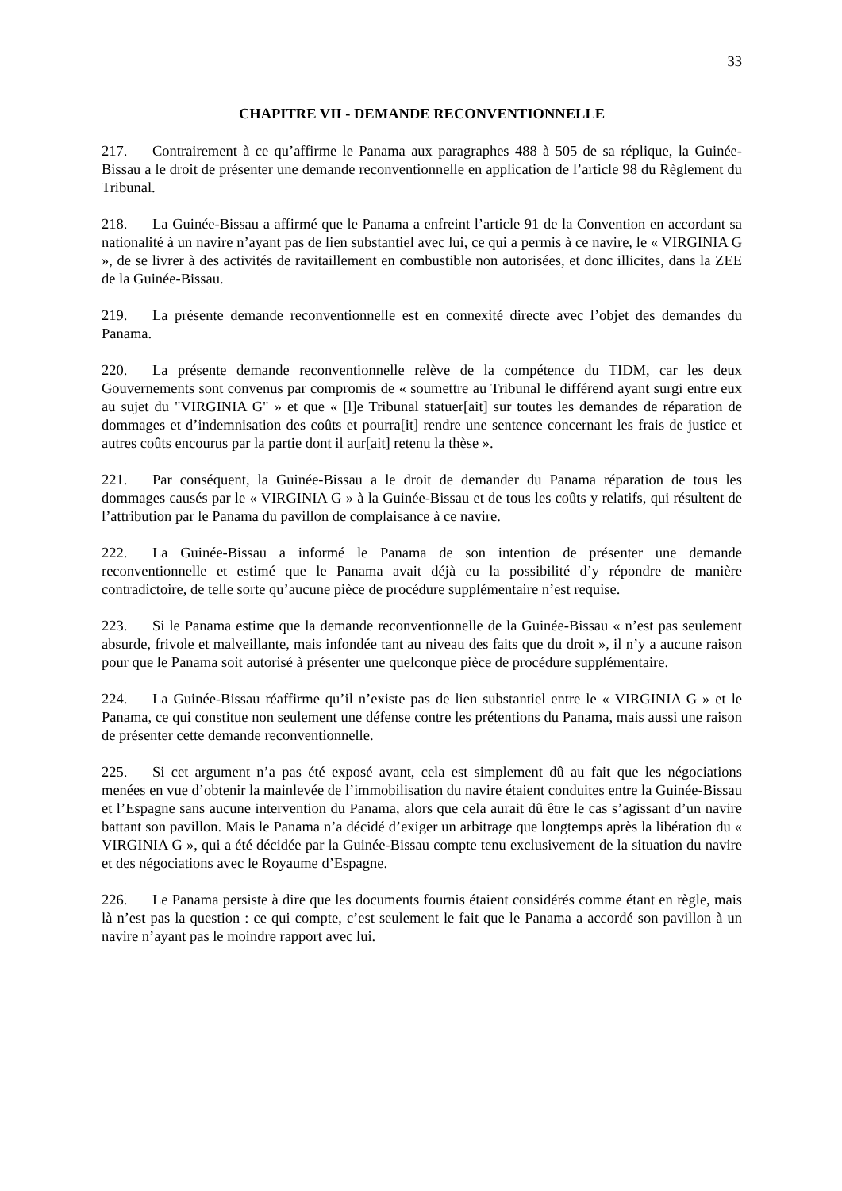33
CHAPITRE VII - DEMANDE RECONVENTIONNELLE
217. Contrairement à ce qu’affirme le Panama aux paragraphes 488 à 505 de sa réplique, la Guinée-Bissau a le droit de présenter une demande reconventionnelle en application de l’article 98 du Règlement du Tribunal.
218. La Guinée-Bissau a affirmé que le Panama a enfreint l’article 91 de la Convention en accordant sa nationalité à un navire n’ayant pas de lien substantiel avec lui, ce qui a permis à ce navire, le « VIRGINIA G », de se livrer à des activités de ravitaillement en combustible non autorisées, et donc illicites, dans la ZEE de la Guinée-Bissau.
219. La présente demande reconventionnelle est en connexité directe avec l’objet des demandes du Panama.
220. La présente demande reconventionnelle relève de la compétence du TIDM, car les deux Gouvernements sont convenus par compromis de « soumettre au Tribunal le différend ayant surgi entre eux au sujet du "VIRGINIA G" » et que « [l]e Tribunal statuer[ait] sur toutes les demandes de réparation de dommages et d’indemnisation des coûts et pourra[it] rendre une sentence concernant les frais de justice et autres coûts encourus par la partie dont il aur[ait] retenu la thèse ».
221. Par conséquent, la Guinée-Bissau a le droit de demander du Panama réparation de tous les dommages causés par le « VIRGINIA G » à la Guinée-Bissau et de tous les coûts y relatifs, qui résultent de l’attribution par le Panama du pavillon de complaisance à ce navire.
222. La Guinée-Bissau a informé le Panama de son intention de présenter une demande reconventionnelle et estimé que le Panama avait déjà eu la possibilité d’y répondre de manière contradictoire, de telle sorte qu’aucune pièce de procédure supplémentaire n’est requise.
223. Si le Panama estime que la demande reconventionnelle de la Guinée-Bissau « n’est pas seulement absurde, frivole et malveillante, mais infondée tant au niveau des faits que du droit », il n’y a aucune raison pour que le Panama soit autorisé à présenter une quelconque pièce de procédure supplémentaire.
224. La Guinée-Bissau réaffirme qu’il n’existe pas de lien substantiel entre le « VIRGINIA G » et le Panama, ce qui constitue non seulement une défense contre les prétentions du Panama, mais aussi une raison de présenter cette demande reconventionnelle.
225. Si cet argument n’a pas été exposé avant, cela est simplement dû au fait que les négociations menées en vue d’obtenir la mainlevée de l’immobilisation du navire étaient conduites entre la Guinée-Bissau et l’Espagne sans aucune intervention du Panama, alors que cela aurait dû être le cas s’agissant d’un navire battant son pavillon. Mais le Panama n’a décidé d’exiger un arbitrage que longtemps après la libération du « VIRGINIA G », qui a été décidée par la Guinée-Bissau compte tenu exclusivement de la situation du navire et des négociations avec le Royaume d’Espagne.
226. Le Panama persiste à dire que les documents fournis étaient considérés comme étant en règle, mais là n’est pas la question : ce qui compte, c’est seulement le fait que le Panama a accordé son pavillon à un navire n’ayant pas le moindre rapport avec lui.